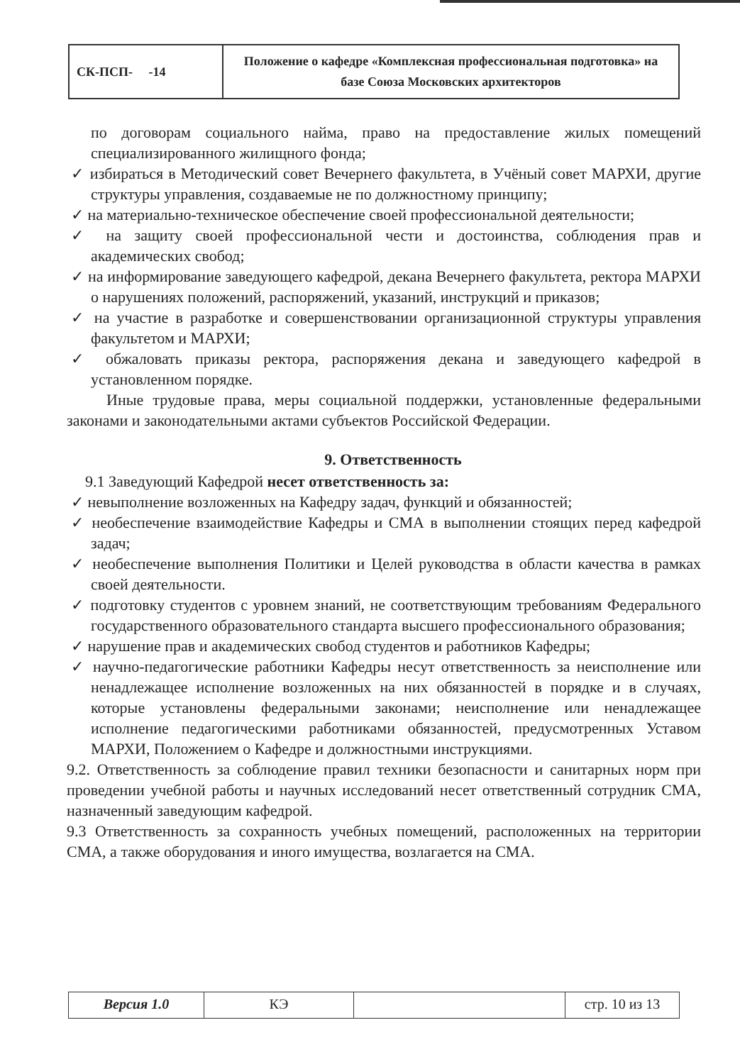| СК-ПСП- -14 | Положение о кафедре «Комплексная профессиональная подготовка» на базе Союза Московских архитекторов |
по договорам социального найма, право на предоставление жилых помещений специализированного жилищного фонда;
✓ избираться в Методический совет Вечернего факультета, в Учёный совет МАРХИ, другие структуры управления, создаваемые не по должностному принципу;
✓ на материально-техническое обеспечение своей профессиональной деятельности;
✓ на защиту своей профессиональной чести и достоинства, соблюдения прав и академических свобод;
✓ на информирование заведующего кафедрой, декана Вечернего факультета, ректора МАРХИ о нарушениях положений, распоряжений, указаний, инструкций и приказов;
✓ на участие в разработке и совершенствовании организационной структуры управления факультетом и МАРХИ;
✓ обжаловать приказы ректора, распоряжения декана и заведующего кафедрой в установленном порядке.
Иные трудовые права, меры социальной поддержки, установленные федеральными законами и законодательными актами субъектов Российской Федерации.
9. Ответственность
9.1 Заведующий Кафедрой несет ответственность за:
✓ невыполнение возложенных на Кафедру задач, функций и обязанностей;
✓ необеспечение взаимодействие Кафедры и СМА в выполнении стоящих перед кафедрой задач;
✓ необеспечение выполнения Политики и Целей руководства в области качества в рамках своей деятельности.
✓ подготовку студентов с уровнем знаний, не соответствующим требованиям Федерального государственного образовательного стандарта высшего профессионального образования;
✓ нарушение прав и академических свобод студентов и работников Кафедры;
✓ научно-педагогические работники Кафедры несут ответственность за неисполнение или ненадлежащее исполнение возложенных на них обязанностей в порядке и в случаях, которые установлены федеральными законами; неисполнение или ненадлежащее исполнение педагогическими работниками обязанностей, предусмотренных Уставом МАРХИ, Положением о Кафедре и должностными инструкциями.
9.2. Ответственность за соблюдение правил техники безопасности и санитарных норм при проведении учебной работы и научных исследований несет ответственный сотрудник СМА, назначенный заведующим кафедрой.
9.3 Ответственность за сохранность учебных помещений, расположенных на территории СМА, а также оборудования и иного имущества, возлагается на СМА.
| Версия 1.0 | КЭ | | стр. 10 из 13 |